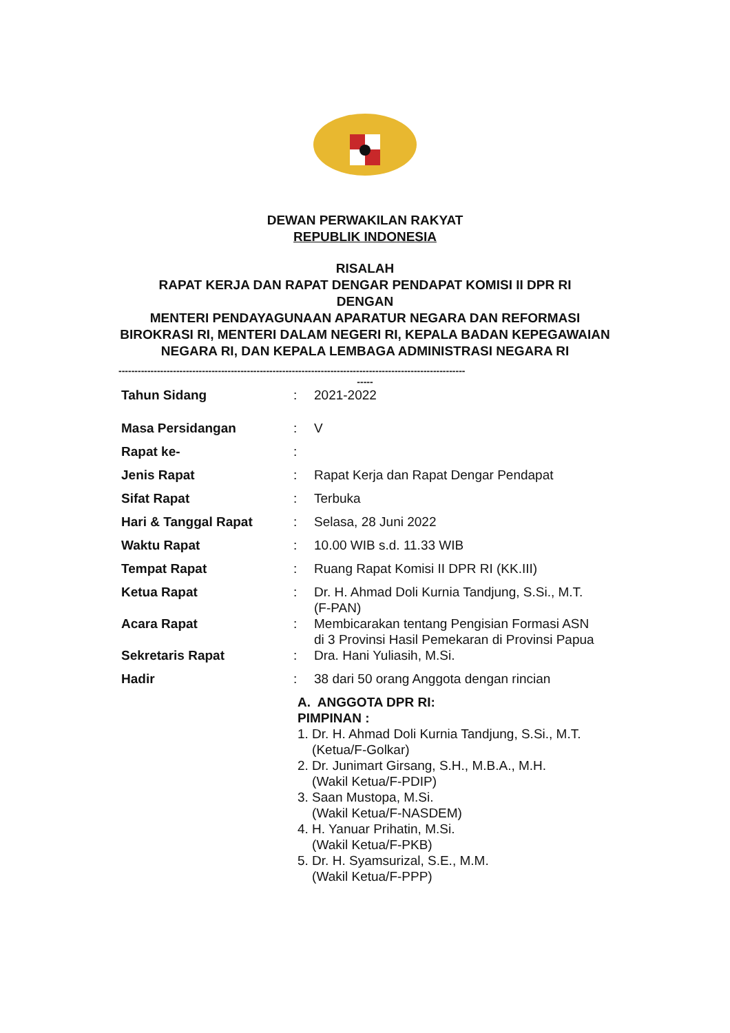DEWAN PERWAKILAN RAKYAT
REPUBLIK INDONESIA
RISALAH
RAPAT KERJA DAN RAPAT DENGAR PENDAPAT KOMISI II DPR RI
DENGAN
MENTERI PENDAYAGUNAAN APARATUR NEGARA DAN REFORMASI BIROKRASI RI, MENTERI DALAM NEGERI RI, KEPALA BADAN KEPEGAWAIAN NEGARA RI, DAN KEPALA LEMBAGA ADMINISTRASI NEGARA RI
------------------------------------------------------------------------------------------------------------
-----
| Tahun Sidang | : | 2021-2022 |
| Masa Persidangan | : | V |
| Rapat ke- | : | |
| Jenis Rapat | : | Rapat Kerja dan Rapat Dengar Pendapat |
| Sifat Rapat | : | Terbuka |
| Hari & Tanggal Rapat | : | Selasa, 28 Juni 2022 |
| Waktu Rapat | : | 10.00 WIB s.d. 11.33 WIB |
| Tempat Rapat | : | Ruang Rapat Komisi II DPR RI (KK.III) |
| Ketua Rapat | : | Dr. H. Ahmad Doli Kurnia Tandjung, S.Si., M.T. (F-PAN) |
| Acara Rapat | : | Membicarakan tentang Pengisian Formasi ASN di 3 Provinsi Hasil Pemekaran di Provinsi Papua |
| Sekretaris Rapat | : | Dra. Hani Yuliasih, M.Si. |
| Hadir | : | 38 dari 50 orang Anggota dengan rincian |
A. ANGGOTA DPR RI:
PIMPINAN :
1. Dr. H. Ahmad Doli Kurnia Tandjung, S.Si., M.T.
(Ketua/F-Golkar)
2. Dr. Junimart Girsang, S.H., M.B.A., M.H.
(Wakil Ketua/F-PDIP)
3. Saan Mustopa, M.Si.
(Wakil Ketua/F-NASDEM)
4. H. Yanuar Prihatin, M.Si.
(Wakil Ketua/F-PKB)
5. Dr. H. Syamsurizal, S.E., M.M.
(Wakil Ketua/F-PPP)